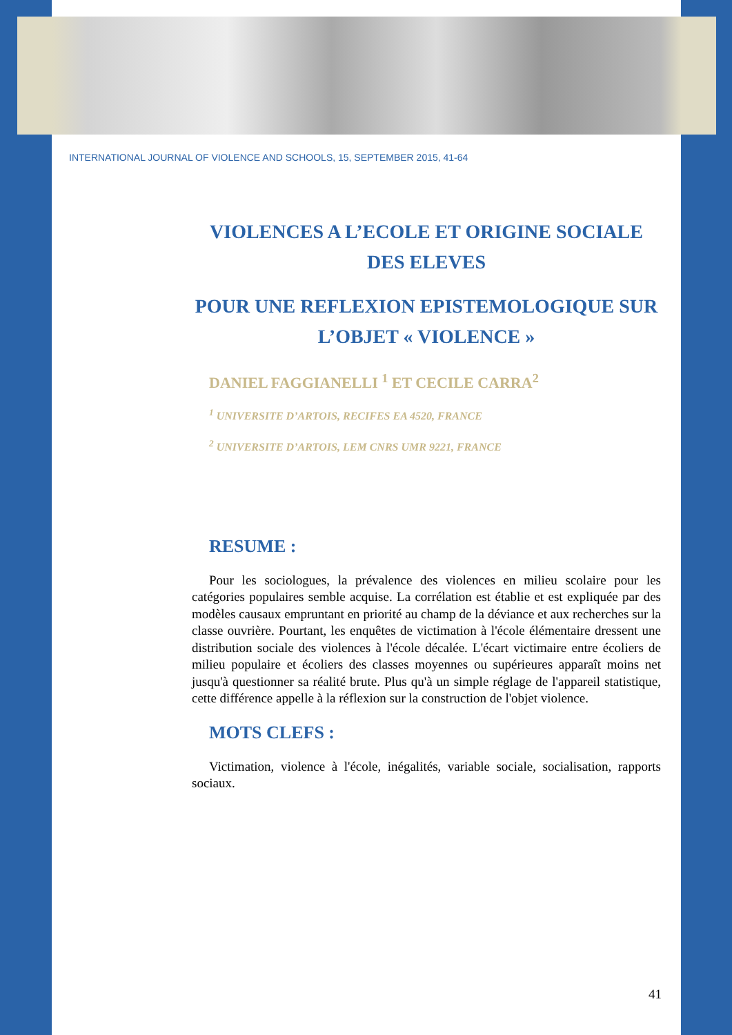INTERNATIONAL JOURNAL OF VIOLENCE AND SCHOOLS, 15, SEPTEMBER 2015, 41-64
VIOLENCES A L’ECOLE ET ORIGINE SOCIALE DES ELEVES
POUR UNE REFLEXION EPISTEMOLOGIQUE SUR L’OBJET « VIOLENCE »
DANIEL FAGGIANELLI <sup>1</sup> ET CECILE CARRA<sup>2</sup>
<sup>1</sup> UNIVERSITE D’ARTOIS, RECIFES EA 4520, FRANCE
<sup>2</sup> UNIVERSITE D’ARTOIS, LEM CNRS UMR 9221, FRANCE
RESUME :
Pour les sociologues, la prévalence des violences en milieu scolaire pour les catégories populaires semble acquise. La corrélation est établie et est expliquée par des modèles causaux empruntant en priorité au champ de la déviance et aux recherches sur la classe ouvrière. Pourtant, les enquêtes de victimation à l'école élémentaire dressent une distribution sociale des violences à l'école décalée. L'écart victimaire entre écoliers de milieu populaire et écoliers des classes moyennes ou supérieures apparaît moins net jusqu'à questionner sa réalité brute. Plus qu'à un simple réglage de l'appareil statistique, cette différence appelle à la réflexion sur la construction de l'objet violence.
MOTS CLEFS :
Victimation, violence à l'école, inégalités, variable sociale, socialisation, rapports sociaux.
41